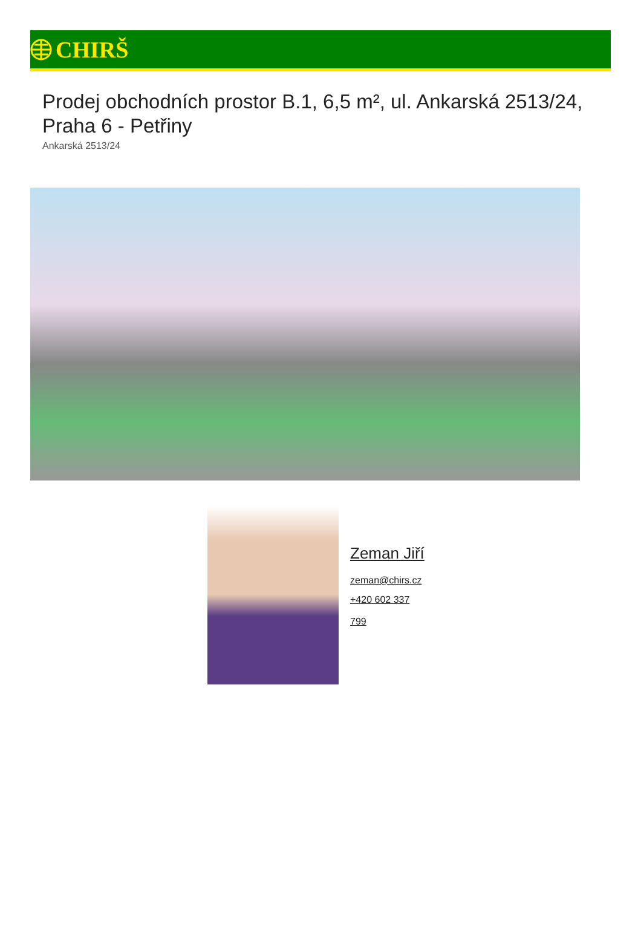CHIRŠ
Prodej obchodních prostor B.1, 6,5 m², ul. Ankarská 2513/24, Praha 6 - Petřiny
Ankarská 2513/24
Zeman Jiří
zeman@chirs.cz
+420 602 337
799